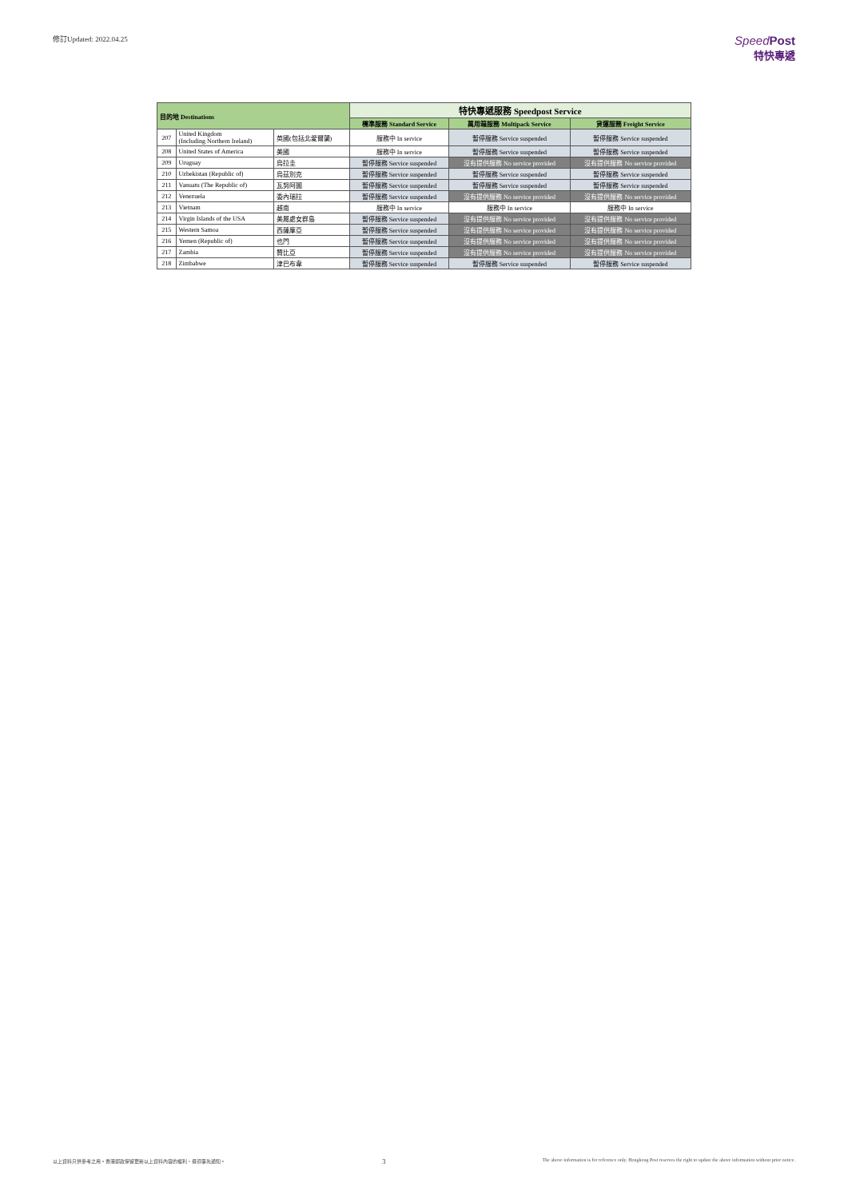修訂Updated: 2022.04.25
Speed Post
特快專遞
| 目的地 Destinations | | | 特快專遞服務 Speedpost Service | | |
| --- | --- | --- | --- | --- | --- |
| | | | 標準服務 Standard Service | 萬用箱服務 Multipack Service | 貨運服務 Freight Service |
| 207 | United Kingdom (Including Northern Ireland) | 英國(包括北愛爾蘭) | 服務中 In service | 暫停服務 Service suspended | 暫停服務 Service suspended |
| 208 | United States of America | 美國 | 服務中 In service | 暫停服務 Service suspended | 暫停服務 Service suspended |
| 209 | Uruguay | 烏拉圭 | 暫停服務 Service suspended | 沒有提供服務 No service provided | 沒有提供服務 No service provided |
| 210 | Uzbekistan (Republic of) | 烏茲別克 | 暫停服務 Service suspended | 暫停服務 Service suspended | 暫停服務 Service suspended |
| 211 | Vanuatu (The Republic of) | 瓦努阿圖 | 暫停服務 Service suspended | 暫停服務 Service suspended | 暫停服務 Service suspended |
| 212 | Venezuela | 委內瑞拉 | 暫停服務 Service suspended | 沒有提供服務 No service provided | 沒有提供服務 No service provided |
| 213 | Vietnam | 越南 | 服務中 In service | 服務中 In service | 服務中 In service |
| 214 | Virgin Islands of the USA | 美屬處女群島 | 暫停服務 Service suspended | 沒有提供服務 No service provided | 沒有提供服務 No service provided |
| 215 | Western Samoa | 西薩摩亞 | 暫停服務 Service suspended | 沒有提供服務 No service provided | 沒有提供服務 No service provided |
| 216 | Yemen (Republic of) | 也門 | 暫停服務 Service suspended | 沒有提供服務 No service provided | 沒有提供服務 No service provided |
| 217 | Zambia | 贊比亞 | 暫停服務 Service suspended | 沒有提供服務 No service provided | 沒有提供服務 No service provided |
| 218 | Zimbabwe | 津巴布韋 | 暫停服務 Service suspended | 暫停服務 Service suspended | 暫停服務 Service suspended |
以上資料只供參考之用。香港郵政保留更新以上資料內容的權利，毋須事先通知。 3 The above information is for reference only. Hongkong Post reserves the right to update the above information without prior notice.